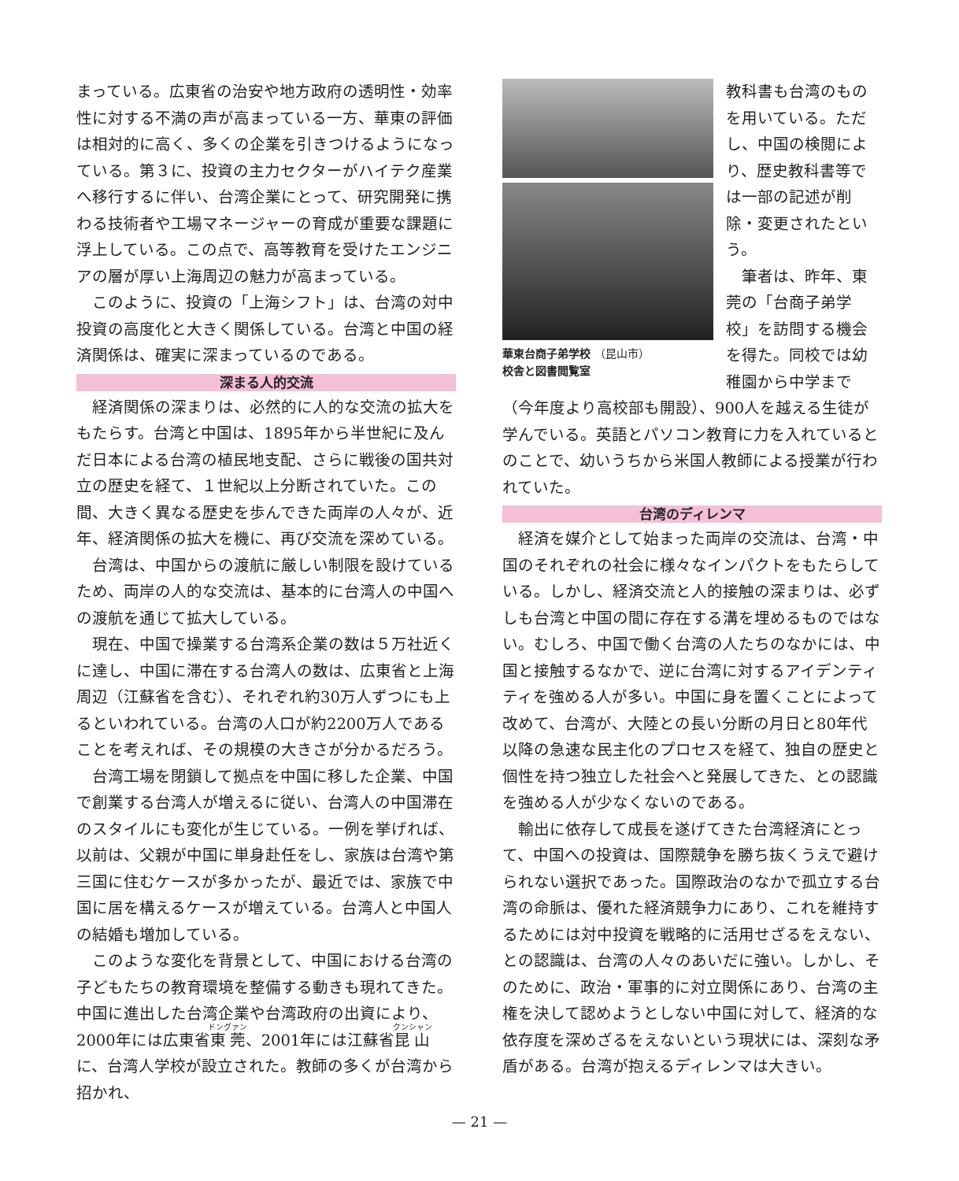まっている。広東省の治安や地方政府の透明性・効率性に対する不満の声が高まっている一方、華東の評価は相対的に高く、多くの企業を引きつけるようになっている。第３に、投資の主力セクターがハイテク産業へ移行するに伴い、台湾企業にとって、研究開発に携わる技術者や工場マネージャーの育成が重要な課題に浮上している。この点で、高等教育を受けたエンジニアの層が厚い上海周辺の魅力が高まっている。
このように、投資の「上海シフト」は、台湾の対中投資の高度化と大きく関係している。台湾と中国の経済関係は、確実に深まっているのである。
深まる人的交流
経済関係の深まりは、必然的に人的な交流の拡大をもたらす。台湾と中国は、1895年から半世紀に及んだ日本による台湾の植民地支配、さらに戦後の国共対立の歴史を経て、１世紀以上分断されていた。この間、大きく異なる歴史を歩んできた両岸の人々が、近年、経済関係の拡大を機に、再び交流を深めている。
台湾は、中国からの渡航に厳しい制限を設けているため、両岸の人的な交流は、基本的に台湾人の中国への渡航を通じて拡大している。
現在、中国で操業する台湾系企業の数は５万社近くに達し、中国に滞在する台湾人の数は、広東省と上海周辺（江蘇省を含む）、それぞれ約30万人ずつにも上るといわれている。台湾の人口が約2200万人であることを考えれば、その規模の大きさが分かるだろう。
台湾工場を閉鎖して拠点を中国に移した企業、中国で創業する台湾人が増えるに従い、台湾人の中国滞在のスタイルにも変化が生じている。一例を挙げれば、以前は、父親が中国に単身赴任をし、家族は台湾や第三国に住むケースが多かったが、最近では、家族で中国に居を構えるケースが増えている。台湾人と中国人の結婚も増加している。
このような変化を背景として、中国における台湾の子どもたちの教育環境を整備する動きも現れてきた。中国に進出した台湾企業や台湾政府の出資により、2000年には広東省東莞、2001年には江蘇省昆山に、台湾人学校が設立された。教師の多くが台湾から招かれ、
華東台商子弟学校 （昆山市）
校舎と図書閲覧室
教科書も台湾のものを用いている。ただし、中国の検閲により、歴史教科書等では一部の記述が削除・変更されたという。
筆者は、昨年、東莞の「台商子弟学校」を訪問する機会を得た。同校では幼稚園から中学まで（今年度より高校部も開設）、900人を越える生徒が学んでいる。英語とパソコン教育に力を入れているとのことで、幼いうちから米国人教師による授業が行われていた。
台湾のディレンマ
経済を媒介として始まった両岸の交流は、台湾・中国のそれぞれの社会に様々なインパクトをもたらしている。しかし、経済交流と人的接触の深まりは、必ずしも台湾と中国の間に存在する溝を埋めるものではない。むしろ、中国で働く台湾の人たちのなかには、中国と接触するなかで、逆に台湾に対するアイデンティティを強める人が多い。中国に身を置くことによって改めて、台湾が、大陸との長い分断の月日と80年代以降の急速な民主化のプロセスを経て、独自の歴史と個性を持つ独立した社会へと発展してきた、との認識を強める人が少なくないのである。
輸出に依存して成長を遂げてきた台湾経済にとって、中国への投資は、国際競争を勝ち抜くうえで避けられない選択であった。国際政治のなかで孤立する台湾の命脈は、優れた経済競争力にあり、これを維持するためには対中投資を戦略的に活用せざるをえない、との認識は、台湾の人々のあいだに強い。しかし、そのために、政治・軍事的に対立関係にあり、台湾の主権を決して認めようとしない中国に対して、経済的な依存度を深めざるをえないという現状には、深刻な矛盾がある。台湾が抱えるディレンマは大きい。
— 21 —